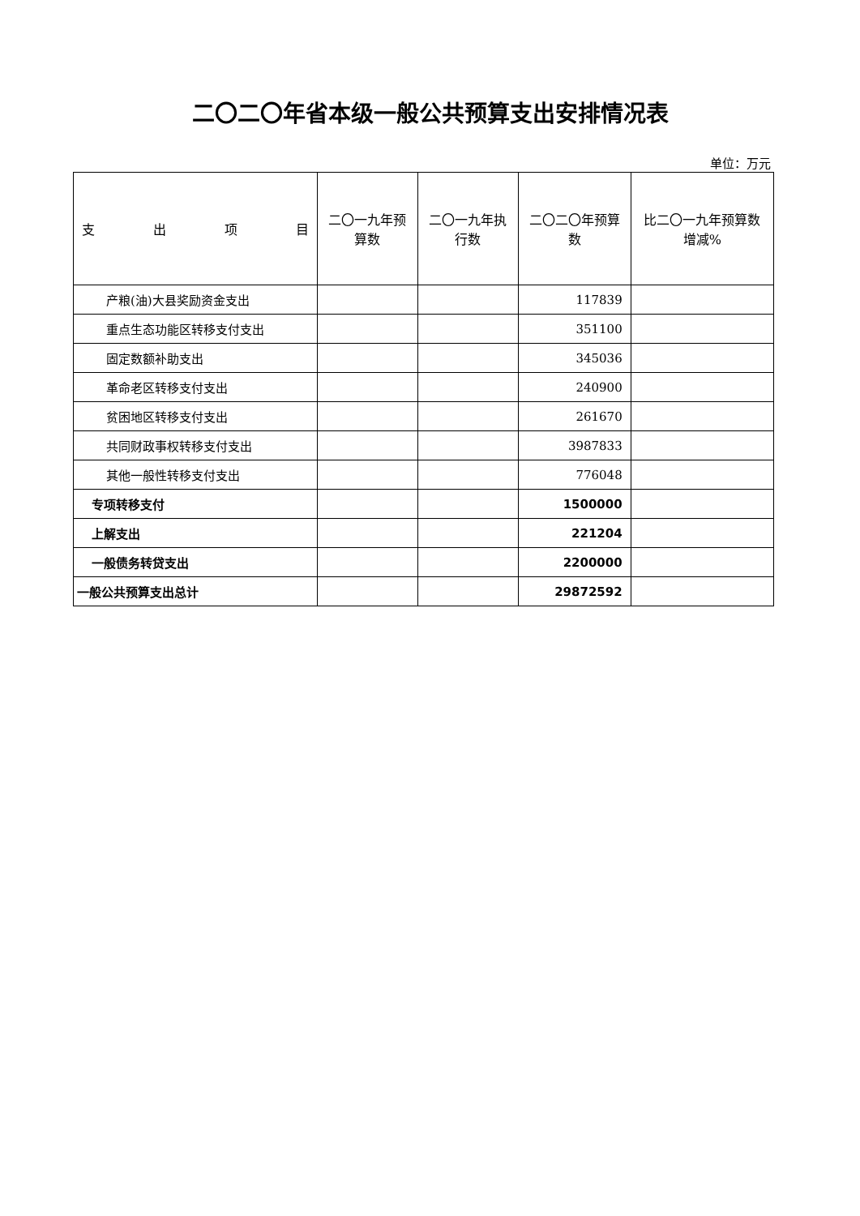二〇二〇年省本级一般公共预算支出安排情况表
单位：万元
| 支 出 项 目 | 二〇一九年预算数 | 二〇一九年执行数 | 二〇二〇年预算数 | 比二〇一九年预算数增减% |
| --- | --- | --- | --- | --- |
| 产粮(油)大县奖励资金支出 | | | 117839 | |
| 重点生态功能区转移支付支出 | | | 351100 | |
| 固定数额补助支出 | | | 345036 | |
| 革命老区转移支付支出 | | | 240900 | |
| 贫困地区转移支付支出 | | | 261670 | |
| 共同财政事权转移支付支出 | | | 3987833 | |
| 其他一般性转移支付支出 | | | 776048 | |
| 专项转移支付 | | | 1500000 | |
| 上解支出 | | | 221204 | |
| 一般债务转贷支出 | | | 2200000 | |
| 一般公共预算支出总计 | | | 29872592 | |